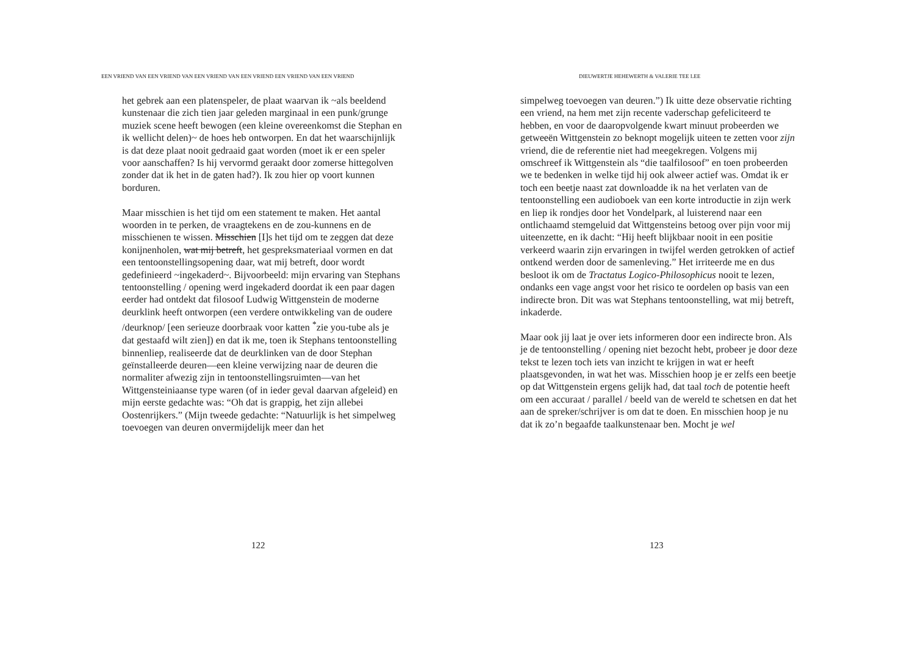EEN VRIEND VAN EEN VRIEND VAN EEN VRIEND VAN EEN VRIEND EEN VRIEND VAN EEN VRIEND
het gebrek aan een platenspeler, de plaat waarvan ik ~als beeldend kunstenaar die zich tien jaar geleden marginaal in een punk/grunge muziek scene heeft bewogen (een kleine overeenkomst die Stephan en ik wellicht delen)~ de hoes heb ontworpen. En dat het waarschijnlijk is dat deze plaat nooit gedraaid gaat worden (moet ik er een speler voor aanschaffen? Is hij vervormd geraakt door zomerse hittegolven zonder dat ik het in de gaten had?). Ik zou hier op voort kunnen borduren.
Maar misschien is het tijd om een statement te maken. Het aantal woorden in te perken, de vraagtekens en de zou-kunnens en de misschienen te wissen. Misschien [I]s het tijd om te zeggen dat deze konijnenholen, wat mij betreft, het gespreksmateriaal vormen en dat een tentoonstellingsopening daar, wat mij betreft, door wordt gedefinieerd ~ingekaderd~. Bijvoorbeeld: mijn ervaring van Stephans tentoonstelling / opening werd ingekaderd doordat ik een paar dagen eerder had ontdekt dat filosoof Ludwig Wittgenstein de moderne deurklink heeft ontworpen (een verdere ontwikkeling van de oudere /deurknop/ [een serieuze doorbraak voor katten <sup>*</sup>zie you-tube als je dat gestaafd wilt zien]) en dat ik me, toen ik Stephans tentoonstelling binnenliep, realiseerde dat de deurklinken van de door Stephan geïnstalleerde deuren—een kleine verwijzing naar de deuren die normaliter afwezig zijn in tentoonstellingsruimten—van het Wittgensteiniaanse type waren (of in ieder geval daarvan afgeleid) en mijn eerste gedachte was: “Oh dat is grappig, het zijn allebei Oostenrijkers.” (Mijn tweede gedachte: “Natuurlijk is het simpelweg toevoegen van deuren onvermijdelijk meer dan het
122
DIEUWERTJE HEHEWERTH & VALERIE TEE LEE
simpelweg toevoegen van deuren.”) Ik uitte deze observatie richting een vriend, na hem met zijn recente vaderschap gefeliciteerd te hebben, en voor de daaropvolgende kwart minuut probeerden we getweeën Wittgenstein zo beknopt mogelijk uiteen te zetten voor zijn vriend, die de referentie niet had meegekregen. Volgens mij omschreef ik Wittgenstein als “die taalfilosoof” en toen probeerden we te bedenken in welke tijd hij ook alweer actief was. Omdat ik er toch een beetje naast zat downloadde ik na het verlaten van de tentoonstelling een audioboek van een korte introductie in zijn werk en liep ik rondjes door het Vondelpark, al luisterend naar een ontlichaamd stemgeluid dat Wittgensteins betoog over pijn voor mij uiteenzette, en ik dacht: “Hij heeft blijkbaar nooit in een positie verkeerd waarin zijn ervaringen in twijfel werden getrokken of actief ontkend werden door de samenleving.” Het irriteerde me en dus besloot ik om de Tractatus Logico-Philosophicus nooit te lezen, ondanks een vage angst voor het risico te oordelen op basis van een indirecte bron. Dit was wat Stephans tentoonstelling, wat mij betreft, inkaderde.
Maar ook jij laat je over iets informeren door een indirecte bron. Als je de tentoonstelling / opening niet bezocht hebt, probeer je door deze tekst te lezen toch iets van inzicht te krijgen in wat er heeft plaatsgevonden, in wat het was. Misschien hoop je er zelfs een beetje op dat Wittgenstein ergens gelijk had, dat taal toch de potentie heeft om een accuraat / parallel / beeld van de wereld te schetsen en dat het aan de spreker/schrijver is om dat te doen. En misschien hoop je nu dat ik zo’n begaafde taalkunstenaar ben. Mocht je wel
123